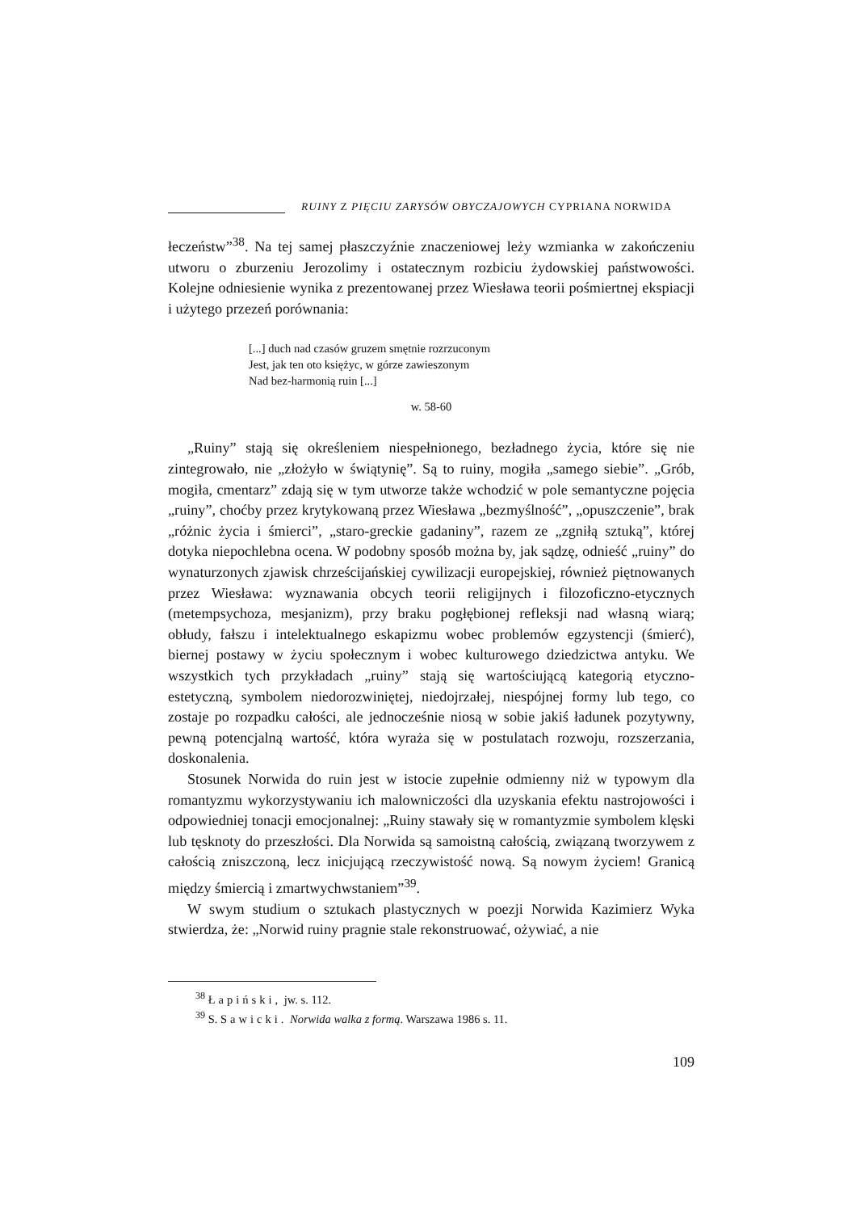RUINY Z PIĘCIU ZARYSÓW OBYCZAJOWYCH CYPRIANA NORWIDA
łeczeństw”<sup>38</sup>. Na tej samej płaszczyźnie znaczeniowej leży wzmianka w zakończeniu utworu o zburzeniu Jerozolimy i ostatecznym rozbiciu żydowskiej państwowości. Kolejne odniesienie wynika z prezentowanej przez Wiesława teorii pośmiertnej ekspiacji i użytego przezeń porównania:
[...] duch nad czasów gruzem smętnie rozrzuconym
Jest, jak ten oto księżyc, w górze zawieszonym
Nad bez-harmonią ruin [...]
w. 58-60
„Ruiny” stają się określeniem niespełnionego, bezładnego życia, które się nie zintegrowało, nie „złożyło w świątynię”. Są to ruiny, mogiła „samego siebie”. „Grób, mogiła, cmentarz” zdają się w tym utworze także wchodzić w pole semantyczne pojęcia „ruiny”, choćby przez krytykowaną przez Wiesława „bezmyślność”, „opuszczenie”, brak „różnic życia i śmierci”, „staro-greckie gadaniny”, razem ze „zgniłą sztuką”, której dotyka niepochlebna ocena. W podobny sposób można by, jak sądzę, odnieść „ruiny” do wynaturzonych zjawisk chrześcijańskiej cywilizacji europejskiej, również piętnowanych przez Wiesława: wyznawania obcych teorii religijnych i filozoficzno-etycznych (metempsychoza, mesjanizm), przy braku pogłębionej refleksji nad własną wiarą; obłudy, fałszu i intelektualnego eskapizmu wobec problemów egzystencji (śmierć), biernej postawy w życiu społecznym i wobec kulturowego dziedzictwa antyku. We wszystkich tych przykładach „ruiny” stają się wartościującą kategorią etyczno-estetyczną, symbolem niedorozwiniętej, niedojrzałej, niespójnej formy lub tego, co zostaje po rozpadku całości, ale jednocześnie niosą w sobie jakiś ładunek pozytywny, pewną potencjalną wartość, która wyraża się w postulatach rozwoju, rozszerzania, doskonalenia.
Stosunek Norwida do ruin jest w istocie zupełnie odmienny niż w typowym dla romantyzmu wykorzystywaniu ich malowniczości dla uzyskania efektu nastrojowości i odpowiedniej tonacji emocjonalnej: „Ruiny stawały się w romantyzmie symbolem klęski lub tęsknoty do przeszłości. Dla Norwida są samoistną całością, związaną tworzywem z całością zniszczoną, lecz inicjującą rzeczywistość nową. Są nowym życiem! Granicą między śmiercią i zmartwychwstaniem”<sup>39</sup>.
W swym studium o sztukach plastycznych w poezji Norwida Kazimierz Wyka stwierdza, że: „Norwid ruiny pragnie stale rekonstruować, ożywiać, a nie
<sup>38</sup> Łapiński, jw. s. 112.
<sup>39</sup> S. Sawicki. Norwida walka z formą. Warszawa 1986 s. 11.
109